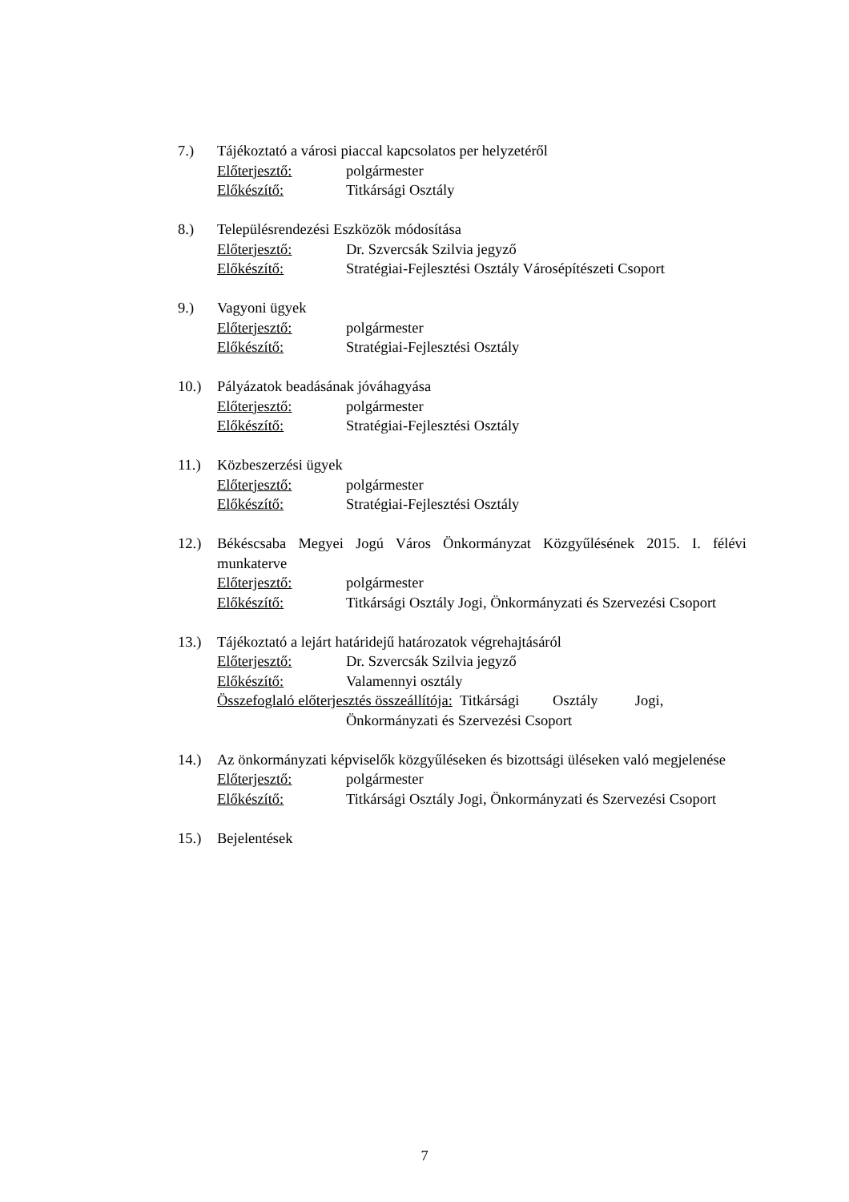7.) Tájékoztató a városi piaccal kapcsolatos per helyzetéről
Előterjesztő: polgármester
Előkészítő: Titkársági Osztály
8.) Településrendezési Eszközök módosítása
Előterjesztő: Dr. Szvercsák Szilvia jegyző
Előkészítő: Stratégiai-Fejlesztési Osztály Városépítészeti Csoport
9.) Vagyoni ügyek
Előterjesztő: polgármester
Előkészítő: Stratégiai-Fejlesztési Osztály
10.) Pályázatok beadásának jóváhagyása
Előterjesztő: polgármester
Előkészítő: Stratégiai-Fejlesztési Osztály
11.) Közbeszerzési ügyek
Előterjesztő: polgármester
Előkészítő: Stratégiai-Fejlesztési Osztály
12.) Békéscsaba Megyei Jogú Város Önkormányzat Közgyűlésének 2015. I. félévi munkaterve
Előterjesztő: polgármester
Előkészítő: Titkársági Osztály Jogi, Önkormányzati és Szervezési Csoport
13.) Tájékoztató a lejárt határidejű határozatok végrehajtásáról
Előterjesztő: Dr. Szvercsák Szilvia jegyző
Előkészítő: Valamennyi osztály
Összefoglaló előterjesztés összeállítója: Titkársági Osztály Jogi,
Önkormányzati és Szervezési Csoport
14.) Az önkormányzati képviselők közgyűléseken és bizottsági üléseken való megjelenése
Előterjesztő: polgármester
Előkészítő: Titkársági Osztály Jogi, Önkormányzati és Szervezési Csoport
15.) Bejelentések
7